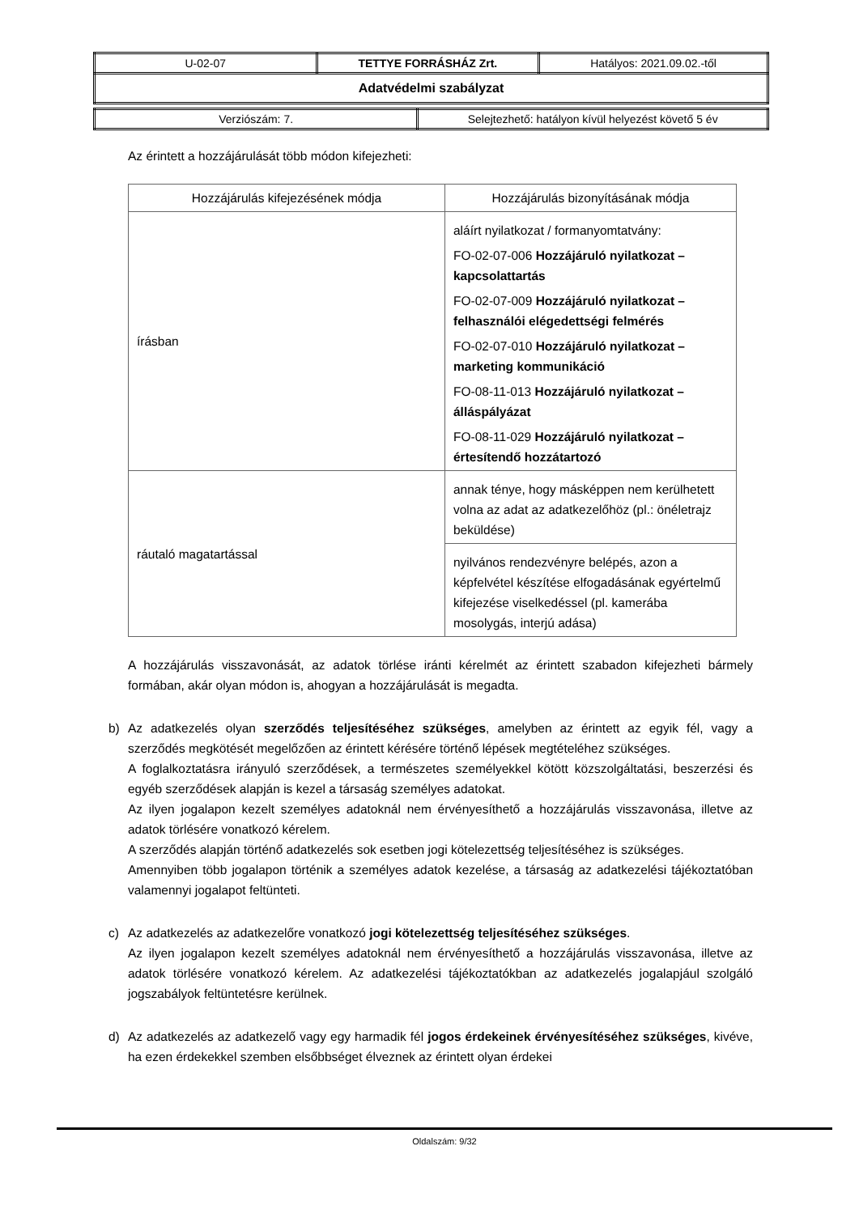| U-02-07 | TETTYE FORRÁSHÁZ Zrt. | Hatályos: 2021.09.02.-től |
| Adatvédelmi szabályzat | | |
| Verziószám: 7. | Selejtezhető: hatályon kívül helyezést követő 5 év |
Az érintett a hozzájárulását több módon kifejezheti:
| Hozzájárulás kifejezésének módja | Hozzájárulás bizonyításának módja |
| írásban | aláírt nyilatkozat / formanyomtatvány: FO-02-07-006 Hozzájáruló nyilatkozat – kapcsolattartás FO-02-07-009 Hozzájáruló nyilatkozat – felhasználói elégedettségi felmérés FO-02-07-010 Hozzájáruló nyilatkozat – marketing kommunikáció FO-08-11-013 Hozzájáruló nyilatkozat – álláspályázat FO-08-11-029 Hozzájáruló nyilatkozat – értesítendő hozzátartozó |
| ráutaló magatartással | annak ténye, hogy másképpen nem kerülhetett volna az adat az adatkezelőhöz (pl.: önéletrajz beküldése) |
| | nyilvános rendezvényre belépés, azon a képfelvétel készítése elfogadásának egyértelmű kifejezése viselkedéssel (pl. kamerába mosolygás, interjú adása) |
A hozzájárulás visszavonását, az adatok törlése iránti kérelmét az érintett szabadon kifejezheti bármely formában, akár olyan módon is, ahogyan a hozzájárulását is megadta.
b) Az adatkezelés olyan szerződés teljesítéséhez szükséges, amelyben az érintett az egyik fél, vagy a szerződés megkötését megelőzően az érintett kérésére történő lépések megtételéhez szükséges.
A foglalkoztatásra irányuló szerződések, a természetes személyekkel kötött közszolgáltatási, beszerzési és egyéb szerződések alapján is kezel a társaság személyes adatokat.
Az ilyen jogalapon kezelt személyes adatoknál nem érvényesíthető a hozzájárulás visszavonása, illetve az adatok törlésére vonatkozó kérelem.
A szerződés alapján történő adatkezelés sok esetben jogi kötelezettség teljesítéséhez is szükséges.
Amennyiben több jogalapon történik a személyes adatok kezelése, a társaság az adatkezelési tájékoztatóban valamennyi jogalapot feltünteti.
c) Az adatkezelés az adatkezelőre vonatkozó jogi kötelezettség teljesítéséhez szükséges.
Az ilyen jogalapon kezelt személyes adatoknál nem érvényesíthető a hozzájárulás visszavonása, illetve az adatok törlésére vonatkozó kérelem. Az adatkezelési tájékoztatókban az adatkezelés jogalapjául szolgáló jogszabályok feltüntetésre kerülnek.
d) Az adatkezelés az adatkezelő vagy egy harmadik fél jogos érdekeinek érvényesítéséhez szükséges, kivéve, ha ezen érdekekkel szemben elsőbbséget élveznek az érintett olyan érdekei
Oldalszám: 9/32